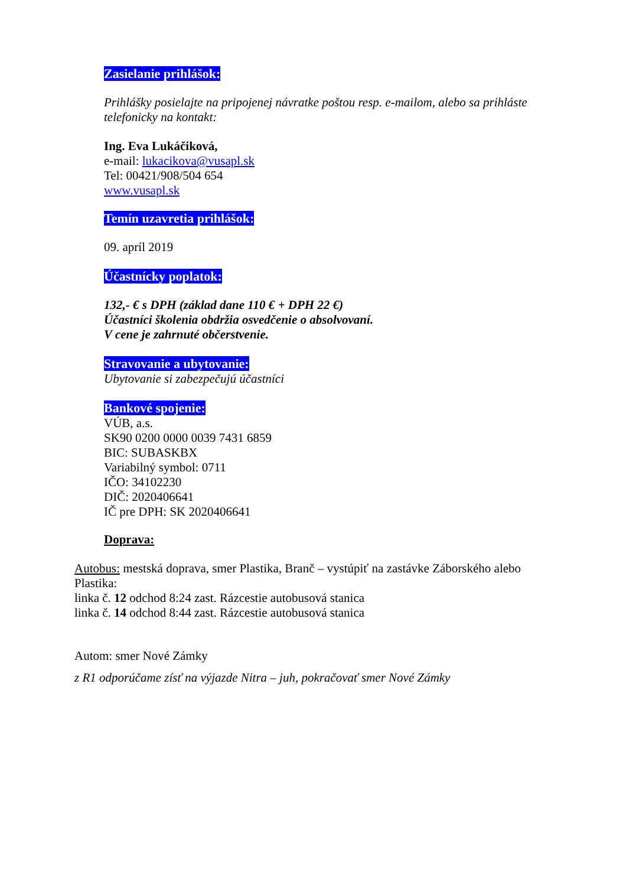Zasielanie prihlášok:
Prihlášky posielajte na pripojenej návratke poštou resp. e-mailom, alebo sa prihláste telefonicky na kontakt:
Ing. Eva Lukáčiková,
e-mail: lukacikova@vusapl.sk
Tel: 00421/908/504 654
www.vusapl.sk
Temín uzavretia prihlášok:
09. apríl 2019
Účastnícky poplatok:
132,- € s DPH (základ dane 110 € + DPH 22 €)
Účastníci školenia obdržia osvedčenie o absolvovaní.
V cene je zahrnuté občerstvenie.
Stravovanie a ubytovanie:
Ubytovanie si zabezpečujú účastníci
Bankové spojenie:
VÚB, a.s.
SK90 0200 0000 0039 7431 6859
BIC: SUBASKBX
Variabilný symbol: 0711
IČO: 34102230
DIČ: 2020406641
IČ pre DPH: SK 2020406641
Doprava:
Autobus: mestská doprava, smer Plastika, Branč – vystúpiť na zastávke Záborského alebo Plastika:
linka č. 12 odchod 8:24 zast. Rázcestie autobusová stanica
linka č. 14 odchod 8:44 zast. Rázcestie autobusová stanica
Autom: smer Nové Zámky
z R1 odporúčame zísť na výjazde Nitra – juh, pokračovať smer Nové Zámky